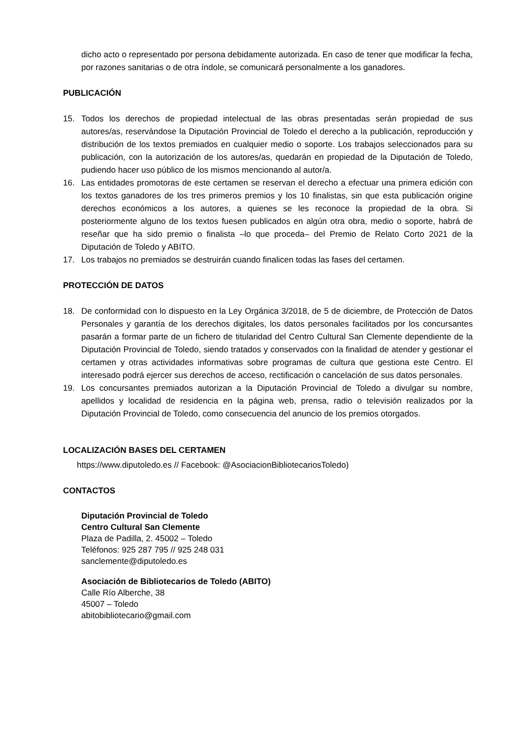dicho acto o representado por persona debidamente autorizada. En caso de tener que modificar la fecha, por razones sanitarias o de otra índole, se comunicará personalmente a los ganadores.
PUBLICACIÓN
15. Todos los derechos de propiedad intelectual de las obras presentadas serán propiedad de sus autores/as, reservándose la Diputación Provincial de Toledo el derecho a la publicación, reproducción y distribución de los textos premiados en cualquier medio o soporte. Los trabajos seleccionados para su publicación, con la autorización de los autores/as, quedarán en propiedad de la Diputación de Toledo, pudiendo hacer uso público de los mismos mencionando al autor/a.
16. Las entidades promotoras de este certamen se reservan el derecho a efectuar una primera edición con los textos ganadores de los tres primeros premios y los 10 finalistas, sin que esta publicación origine derechos económicos a los autores, a quienes se les reconoce la propiedad de la obra. Si posteriormente alguno de los textos fuesen publicados en algún otra obra, medio o soporte, habrá de reseñar que ha sido premio o finalista –lo que proceda– del Premio de Relato Corto 2021 de la Diputación de Toledo y ABITO.
17. Los trabajos no premiados se destruirán cuando finalicen todas las fases del certamen.
PROTECCIÓN DE DATOS
18. De conformidad con lo dispuesto en la Ley Orgánica 3/2018, de 5 de diciembre, de Protección de Datos Personales y garantía de los derechos digitales, los datos personales facilitados por los concursantes pasarán a formar parte de un fichero de titularidad del Centro Cultural San Clemente dependiente de la Diputación Provincial de Toledo, siendo tratados y conservados con la finalidad de atender y gestionar el certamen y otras actividades informativas sobre programas de cultura que gestiona este Centro. El interesado podrá ejercer sus derechos de acceso, rectificación o cancelación de sus datos personales.
19. Los concursantes premiados autorizan a la Diputación Provincial de Toledo a divulgar su nombre, apellidos y localidad de residencia en la página web, prensa, radio o televisión realizados por la Diputación Provincial de Toledo, como consecuencia del anuncio de los premios otorgados.
LOCALIZACIÓN BASES DEL CERTAMEN
https://www.diputoledo.es // Facebook: @AsociacionBibliotecariosToledo)
CONTACTOS
Diputación Provincial de Toledo
Centro Cultural San Clemente
Plaza de Padilla, 2. 45002 – Toledo
Teléfonos: 925 287 795 // 925 248 031
sanclemente@diputoledo.es
Asociación de Bibliotecarios de Toledo (ABITO)
Calle Río Alberche, 38
45007 – Toledo
abitobibliotecario@gmail.com